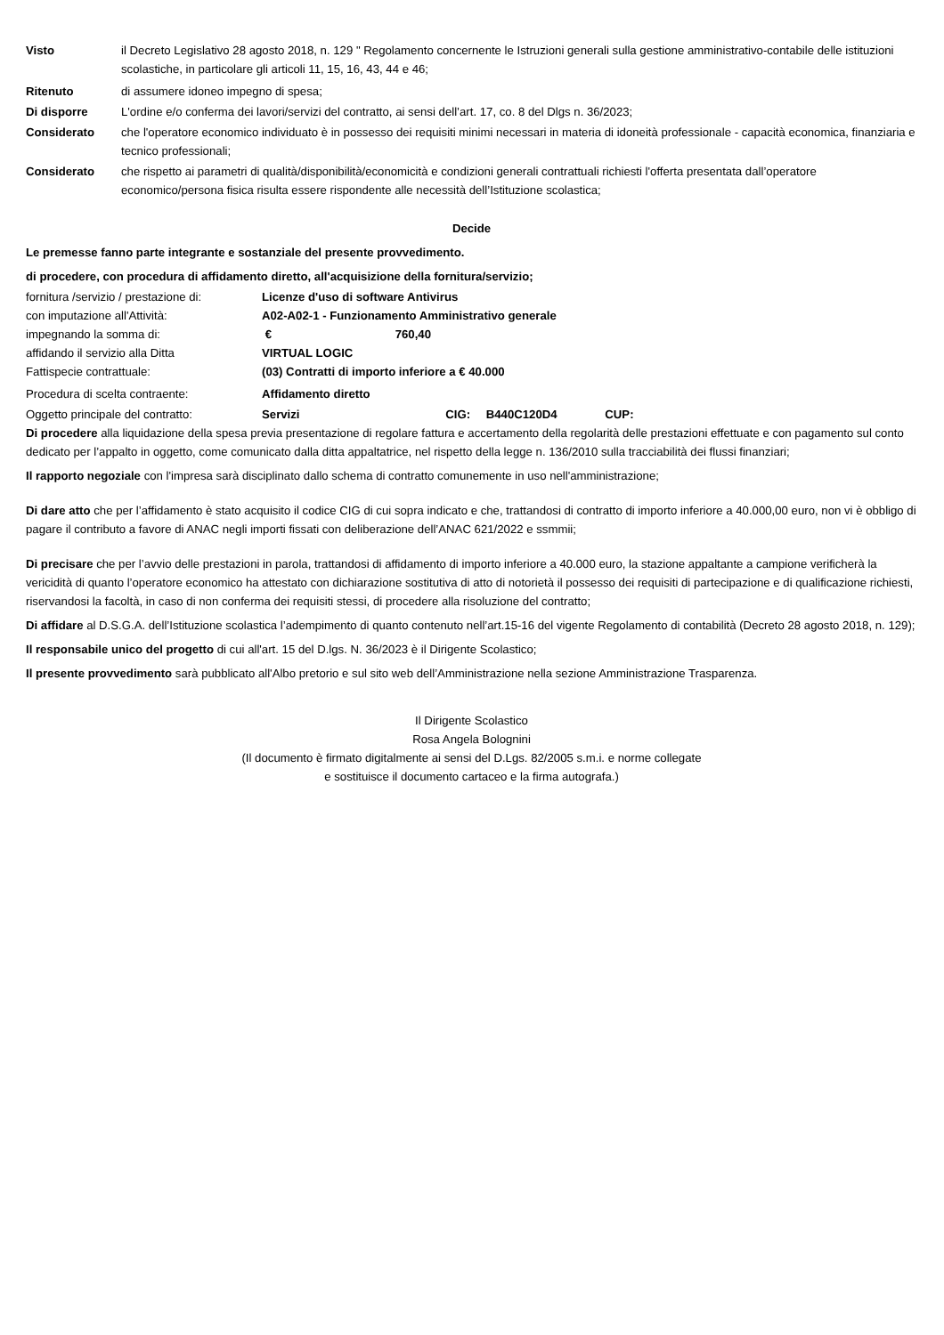Visto il Decreto Legislativo 28 agosto 2018, n. 129 " Regolamento concernente le Istruzioni generali sulla gestione amministrativo-contabile delle istituzioni scolastiche, in particolare gli articoli 11, 15, 16, 43, 44 e 46;
Ritenuto di assumere idoneo impegno di spesa;
Di disporre L'ordine e/o conferma dei lavori/servizi del contratto, ai sensi dell’art. 17, co. 8 del Dlgs n. 36/2023;
Considerato che l'operatore economico individuato è in possesso dei requisiti minimi necessari in materia di idoneità professionale - capacità economica, finanziaria e tecnico professionali;
Considerato che rispetto ai parametri di qualità/disponibilità/economicità e condizioni generali contrattuali richiesti l'offerta presentata dall’operatore economico/persona fisica risulta essere rispondente alle necessità dell’Istituzione scolastica;
Decide
Le premesse fanno parte integrante e sostanziale del presente provvedimento.
di procedere, con procedura di affidamento diretto, all'acquisizione della fornitura/servizio;
fornitura /servizio / prestazione di:
Licenze d'uso di software Antivirus
con imputazione all'Attività: A02-A02-1 - Funzionamento Amministrativo generale
impegnando la somma di: € 760,40
affidando il servizio alla Ditta VIRTUAL LOGIC
Fattispecie contrattuale: (03) Contratti di importo inferiore a € 40.000
Procedura di scelta contraente: Affidamento diretto
Oggetto principale del contratto: Servizi CIG: B440C120D4 CUP:
Di procedere alla liquidazione della spesa previa presentazione di regolare fattura e accertamento della regolarità delle prestazioni effettuate e con pagamento sul conto dedicato per l’appalto in oggetto, come comunicato dalla ditta appaltatrice, nel rispetto della legge n. 136/2010 sulla tracciabilità dei flussi finanziari;
Il rapporto negoziale con l'impresa sarà disciplinato dallo schema di contratto comunemente in uso nell'amministrazione;
Di dare atto che per l’affidamento è stato acquisito il codice CIG di cui sopra indicato e che, trattandosi di contratto di importo inferiore a 40.000,00 euro, non vi è obbligo di pagare il contributo a favore di ANAC negli importi fissati con deliberazione dell’ANAC 621/2022 e ssmmii;
Di precisare che per l’avvio delle prestazioni in parola, trattandosi di affidamento di importo inferiore a 40.000 euro, la stazione appaltante a campione verificherà la vericidità di quanto l’operatore economico ha attestato con dichiarazione sostitutiva di atto di notorietà il possesso dei requisiti di partecipazione e di qualificazione richiesti, riservandosi la facoltà, in caso di non conferma dei requisiti stessi, di procedere alla risoluzione del contratto;
Di affidare al D.S.G.A. dell’Istituzione scolastica l’adempimento di quanto contenuto nell’art.15-16 del vigente Regolamento di contabilità (Decreto 28 agosto 2018, n. 129);
Il responsabile unico del progetto di cui all'art. 15 del D.lgs. N. 36/2023 è il Dirigente Scolastico;
Il presente provvedimento sarà pubblicato all'Albo pretorio e sul sito web dell’Amministrazione nella sezione Amministrazione Trasparenza.
Il Dirigente Scolastico
Rosa Angela Bolognini
(Il documento è firmato digitalmente ai sensi del D.Lgs. 82/2005 s.m.i. e norme collegate
e sostituisce il documento cartaceo e la firma autografa.)